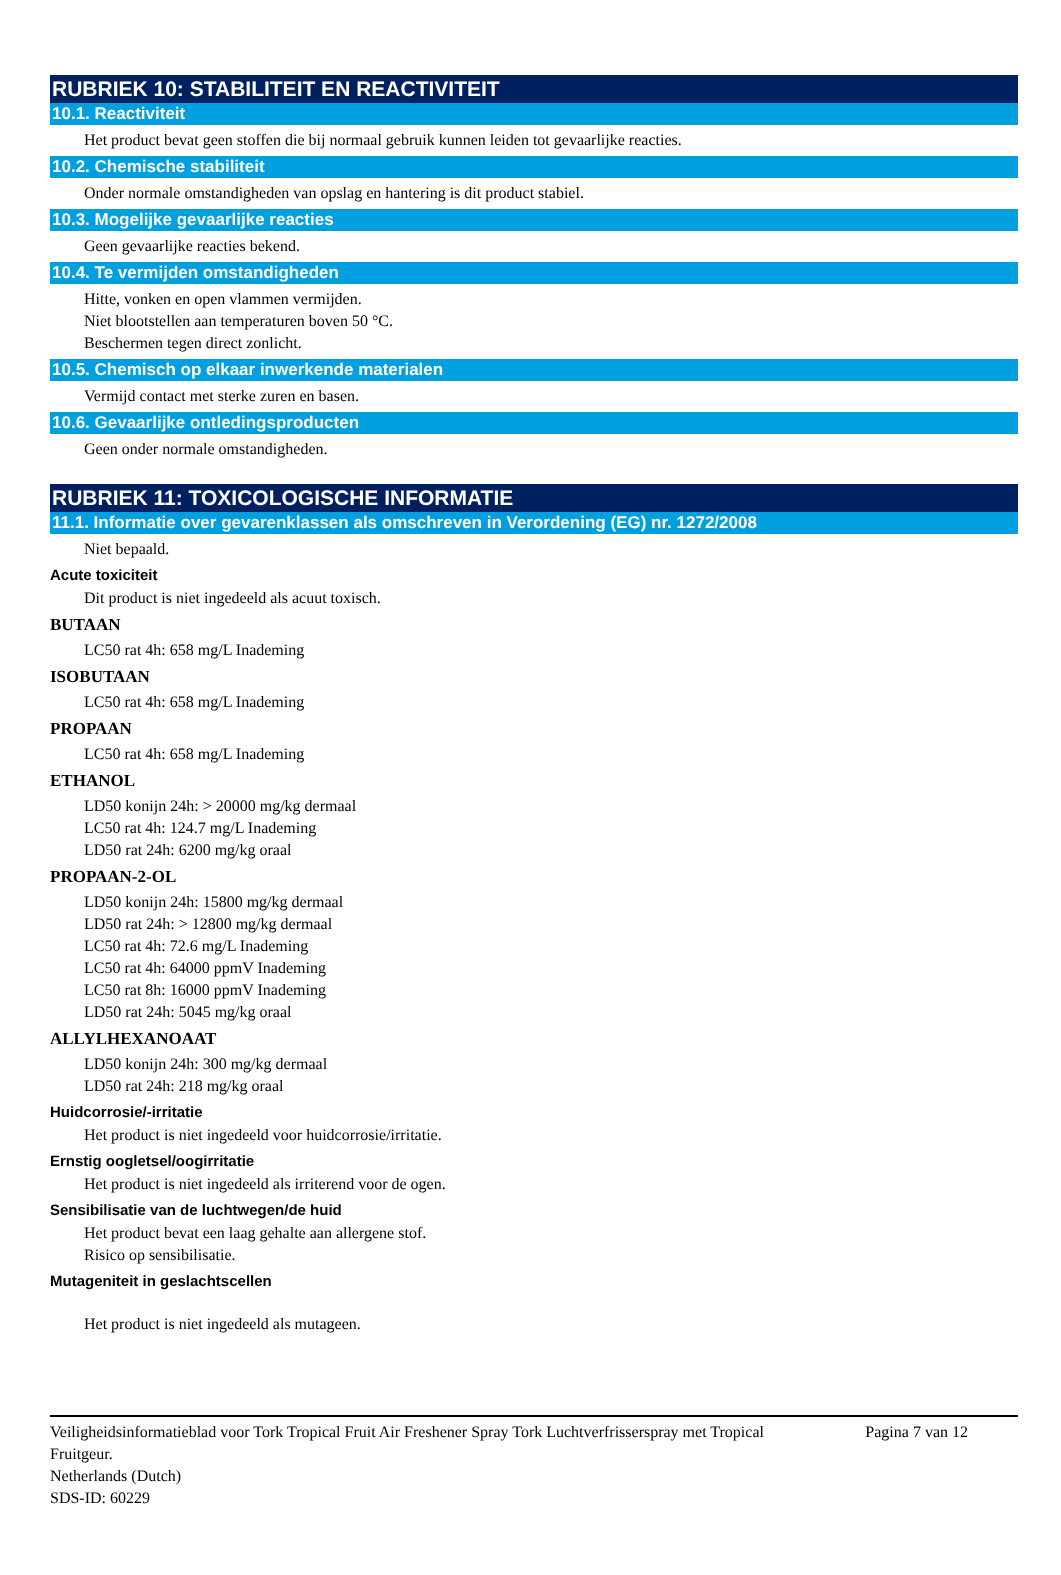RUBRIEK 10: STABILITEIT EN REACTIVITEIT
10.1. Reactiviteit
Het product bevat geen stoffen die bij normaal gebruik kunnen leiden tot gevaarlijke reacties.
10.2. Chemische stabiliteit
Onder normale omstandigheden van opslag en hantering is dit product stabiel.
10.3. Mogelijke gevaarlijke reacties
Geen gevaarlijke reacties bekend.
10.4. Te vermijden omstandigheden
Hitte, vonken en open vlammen vermijden.
Niet blootstellen aan temperaturen boven 50 °C.
Beschermen tegen direct zonlicht.
10.5. Chemisch op elkaar inwerkende materialen
Vermijd contact met sterke zuren en basen.
10.6. Gevaarlijke ontledingsproducten
Geen onder normale omstandigheden.
RUBRIEK 11: TOXICOLOGISCHE INFORMATIE
11.1. Informatie over gevarenklassen als omschreven in Verordening (EG) nr. 1272/2008
Niet bepaald.
Acute toxiciteit
Dit product is niet ingedeeld als acuut toxisch.
BUTAAN
LC50 rat 4h: 658 mg/L Inademing
ISOBUTAAN
LC50 rat 4h: 658 mg/L Inademing
PROPAAN
LC50 rat 4h: 658 mg/L Inademing
ETHANOL
LD50 konijn 24h: > 20000 mg/kg dermaal
LC50 rat 4h: 124.7 mg/L Inademing
LD50 rat 24h: 6200 mg/kg oraal
PROPAAN-2-OL
LD50 konijn 24h: 15800 mg/kg dermaal
LD50 rat 24h: > 12800 mg/kg dermaal
LC50 rat 4h: 72.6 mg/L Inademing
LC50 rat 4h: 64000 ppmV Inademing
LC50 rat 8h: 16000 ppmV Inademing
LD50 rat 24h: 5045 mg/kg oraal
ALLYLHEXANOAAT
LD50 konijn 24h: 300 mg/kg dermaal
LD50 rat 24h: 218 mg/kg oraal
Huidcorrosie/-irritatie
Het product is niet ingedeeld voor huidcorrosie/irritatie.
Ernstig oogletsel/oogirritatie
Het product is niet ingedeeld als irriterend voor de ogen.
Sensibilisatie van de luchtwegen/de huid
Het product bevat een laag gehalte aan allergene stof.
Risico op sensibilisatie.
Mutageniteit in geslachtscellen
Het product is niet ingedeeld als mutageen.
Veiligheidsinformatieblad voor Tork Tropical Fruit Air Freshener Spray Tork Luchtverfrisserspray met Tropical Fruitgeur.
Netherlands (Dutch)
SDS-ID: 60229
Pagina 7 van 12